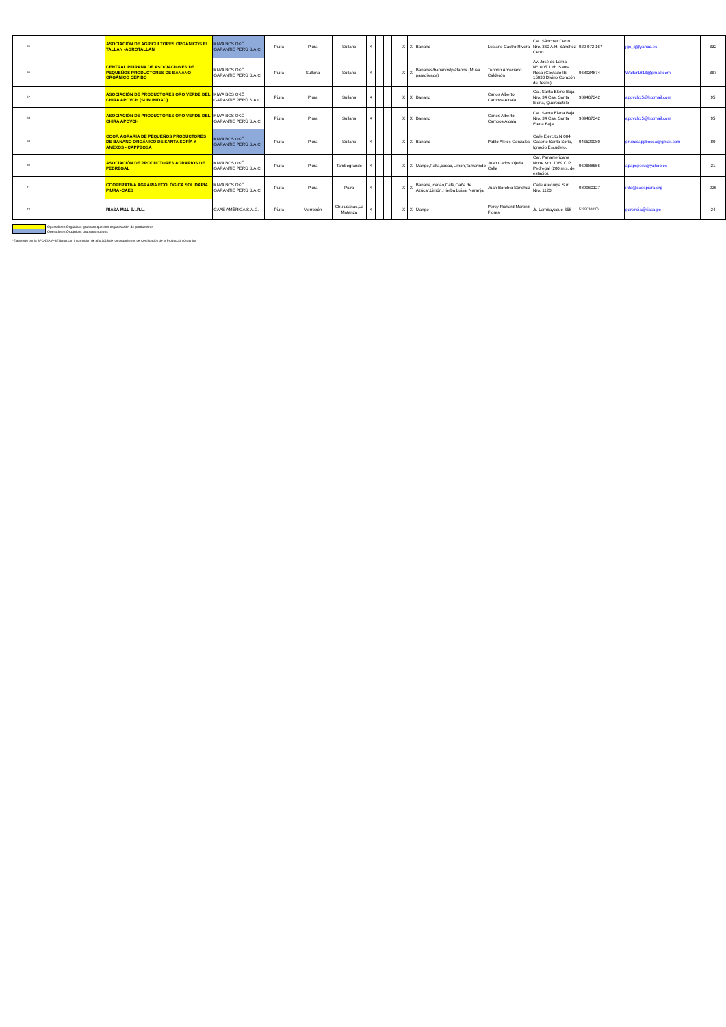| 65 | | | ASOCIACIÓN DE AGRICULTORES ORGÁNICOS EL TALLAN -AGROTALLAN | KIWA BCS OKÖ GARANTIE PERÚ S.A.C | Piura | Piura | Sullana | X | | | | X | X | Banano | Luciano Castro Rivera | Cal. Sánchez Cerro Nro. 360 A.H. Sánchez Cerro | 920 072 167 | jgc_q@yahoo.es | 332 |
| 66 | | | CENTRAL PIURANA DE ASOCIACIONES DE PEQUEÑOS PRODUCTORES DE BANANO ORGÁNICO CEPIBO | KIWA BCS OKÖ GARANTIE PERÚ S.A.C | Piura | Sullana | Sullana | X | | | | X | X | Bananas/bananos/plátanos (Musa paradisiaca) | Tenorio Apreciado Calderón | Av. José de Lama Nº1605. Urb. Santa Rosa (Costado IE 15030 Divino Corazón de Jesús) | 968934874 | Walter1816@gmail.com | 367 |
| 67 | | | ASOCIACIÓN DE PRODUCTORES ORO VERDE DEL CHIRA APOVCH (SUBUNIDAD) | KIWA BCS OKÖ GARANTIE PERÚ S.A.C | Piura | Piura | Sullana | X | | | | X | X | Banano | Carlos Alberto Campos Alcala | Cal. Santa Elene Baja Nro. 34 Cas. Santa Elena, Querecotillo | 989467342 | apovch15@hotmail.com | 95 |
| 68 | | | ASOCIACIÓN DE PRODUCTORES ORO VERDE DEL CHIRA APOVCH | KIWA BCS OKÖ GARANTIE PERÚ S.A.C | Piura | Piura | Sullana | X | | | | X | X | Banano | Carlos Alberto Campos Alcala | Cal. Santa Elena Baja Nro. 34 Cas. Santa Elena Baja. | 989467342 | apovch15@hotmail.com | 95 |
| 69 | | | COOP. AGRARIA DE PEQUEÑOS PRODUCTORES DE BANANO ORGÁNICO DE SANTA SOFÍA Y ANEXOS - CAPPBOSA | KIWA BCS OKÖ GARANTIE PERÚ S.A.C | Piura | Piura | Sullana | X | | | | X | X | Banano | Pablo Alexis Gonzáles | Calle Ejército N 004, Caserío Santa Sofía, Ignacio Escudero. | 946529080 | grupocappbossa@gmail.com | 80 |
| 70 | | | ASOCIACIÓN DE PRODUCTORES AGRARIOS DE PEDREGAL | KIWA BCS OKÖ GARANTIE PERÚ S.A.C | Piura | Piura | Tambogrande | X | | | | X | X | Mango,Palta,cacao,Limón,Tamarindo | Juan Carlos Ojeda Calle | Car. Panamericana Norte Km. 1069 C.P. Pedregal (200 mts. del estadio). | 969688556 | apapeperu@yahoo.es | 31 |
| 71 | | | COOPERATIVA AGRARIA ECOLÓGICA SOLIDARIA PIURA -CAES | KIWA BCS OKÖ GARANTIE PERÚ S.A.C | Piura | Piura | Piura | X | | | | X | X | Banana, cacao,Café,Caña de Azúcar,Limón,Hierba Luisa, Naranja | Juan Borobio Sánchez | Calle Arequipa Sur Nro. 1120 | 989960127 | info@caespiura.org | 226 |
| 72 | | | RIASA M&L E.I.R.L. | CAAE AMÉRICA S.A.C. | Piura | Morropón | Chulucanas,La Matanza | X | | | | X | X | Mango | Percy Richard Martinz Flores | Jr. Lambayeque 658 | 51990100374 | gerencia@riasa.pe | 24 |
Operadores Orgánicos grupales que son organización de productores
Operadores Orgánicos grupales nuevos
*Elaborado por la SPO-DIAIA-SENASA,con información de año 2018 de los Organismos de Certificación de la Producción Orgánica